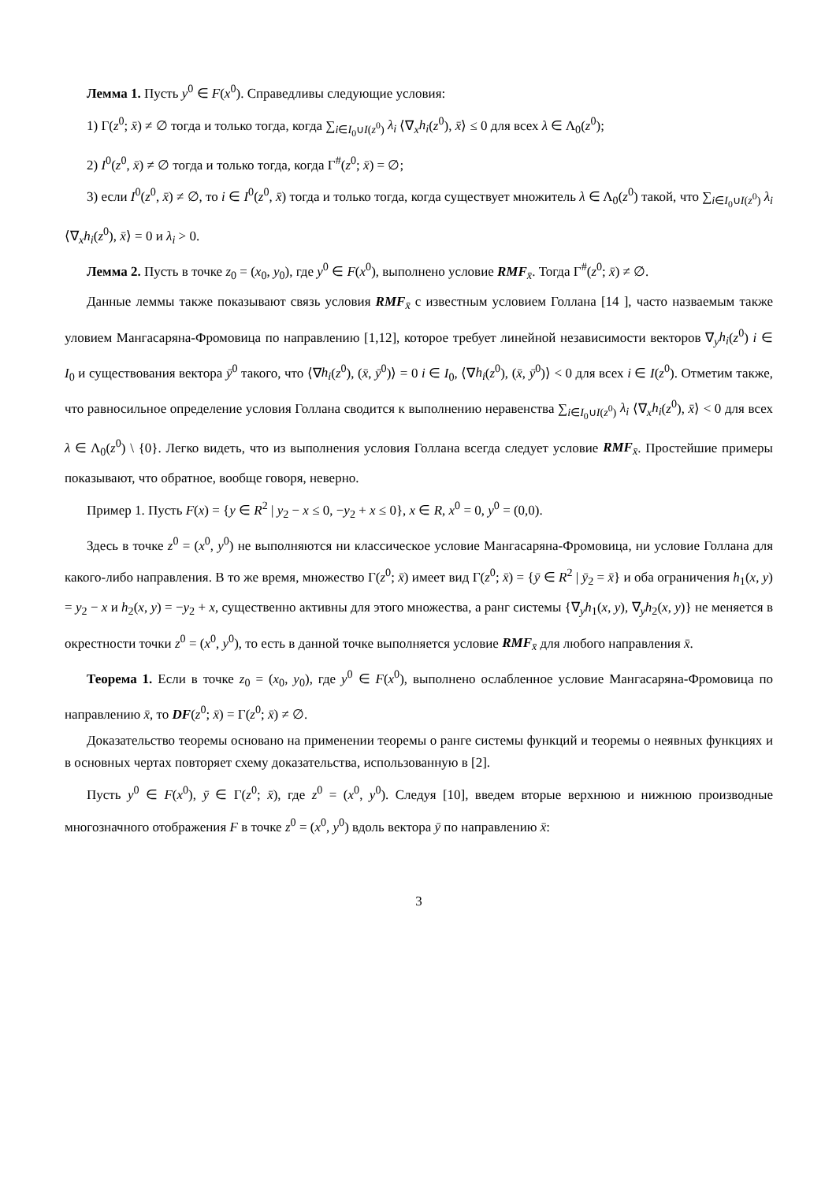Лемма 1. Пусть y<sup>0</sup> ∈ F(x<sup>0</sup>). Справедливы следующие условия:
1) Γ(z<sup>0</sup>; x̄) ≠ ∅ тогда и только тогда, когда ∑<sub>i∈I<sub>0</sub>∪I(z<sup>0</sup>)</sub> λ<sub>i</sub> ⟨∇<sub>x</sub>h<sub>i</sub>(z<sup>0</sup>), x̄⟩ ≤ 0 для всех λ ∈ Λ<sub>0</sub>(z<sup>0</sup>);
2) I<sup>0</sup>(z<sup>0</sup>, x̄) ≠ ∅ тогда и только тогда, когда Γ<sup>#</sup>(z<sup>0</sup>; x̄) = ∅;
3) если I<sup>0</sup>(z<sup>0</sup>, x̄) ≠ ∅, то i ∈ I<sup>0</sup>(z<sup>0</sup>, x̄) тогда и только тогда, когда существует множитель λ ∈ Λ<sub>0</sub>(z<sup>0</sup>) такой, что ∑<sub>i∈I<sub>0</sub>∪I(z<sup>0</sup>)</sub> λ<sub>i</sub> ⟨∇<sub>x</sub>h<sub>i</sub>(z<sup>0</sup>), x̄⟩ = 0 и λ<sub>i</sub> > 0.
Лемма 2. Пусть в точке z<sub>0</sub> = (x<sub>0</sub>, y<sub>0</sub>), где y<sup>0</sup> ∈ F(x<sup>0</sup>), выполнено условие RMF<sub>x̄</sub>. Тогда Γ<sup>#</sup>(z<sup>0</sup>; x̄) ≠ ∅.
Данные леммы также показывают связь условия RMF<sub>x̄</sub> с известным условием Голлана [14 ], часто назваемым также уловием Мангасаряна-Фромовица по направлению [1,12], которое требует линейной независимости векторов ∇<sub>y</sub>h<sub>i</sub>(z<sup>0</sup>) i ∈ I<sub>0</sub> и существования вектора ȳ<sup>0</sup> такого, что ⟨∇h<sub>i</sub>(z<sup>0</sup>), (x̄, ȳ<sup>0</sup>)⟩ = 0 i ∈ I<sub>0</sub>, ⟨∇h<sub>i</sub>(z<sup>0</sup>), (x̄, ȳ<sup>0</sup>)⟩ < 0 для всех i ∈ I(z<sup>0</sup>). Отметим также, что равносильное определение условия Голлана сводится к выполнению неравенства ∑<sub>i∈I<sub>0</sub>∪I(z<sup>0</sup>)</sub> λ<sub>i</sub> ⟨∇<sub>x</sub>h<sub>i</sub>(z<sup>0</sup>), x̄⟩ < 0 для всех λ ∈ Λ<sub>0</sub>(z<sup>0</sup>) \ {0}. Легко видеть, что из выполнения условия Голлана всегда следует условие RMF<sub>x̄</sub>. Простейшие примеры показывают, что обратное, вообще говоря, неверно.
Пример 1. Пусть F(x) = {y ∈ R<sup>2</sup> | y<sub>2</sub> − x ≤ 0, −y<sub>2</sub> + x ≤ 0}, x ∈ R, x<sup>0</sup> = 0, y<sup>0</sup> = (0,0).
Здесь в точке z<sup>0</sup> = (x<sup>0</sup>, y<sup>0</sup>) не выполняются ни классическое условие Мангасаряна-Фромовица, ни условие Голлана для какого-либо направления. В то же время, множество Γ(z<sup>0</sup>; x̄) имеет вид Γ(z<sup>0</sup>; x̄) = {ȳ ∈ R<sup>2</sup> | ȳ<sub>2</sub> = x̄} и оба ограничения h<sub>1</sub>(x, y) = y<sub>2</sub> − x и h<sub>2</sub>(x, y) = −y<sub>2</sub> + x, существенно активны для этого множества, а ранг системы {∇<sub>y</sub>h<sub>1</sub>(x, y), ∇<sub>y</sub>h<sub>2</sub>(x, y)} не меняется в окрестности точки z<sup>0</sup> = (x<sup>0</sup>, y<sup>0</sup>), то есть в данной точке выполняется условие RMF<sub>x̄</sub> для любого направления x̄.
Теорема 1. Если в точке z<sub>0</sub> = (x<sub>0</sub>, y<sub>0</sub>), где y<sup>0</sup> ∈ F(x<sup>0</sup>), выполнено ослабленное условие Мангасаряна-Фромовица по направлению x̄, то DF(z<sup>0</sup>; x̄) = Γ(z<sup>0</sup>; x̄) ≠ ∅.
Доказательство теоремы основано на применении теоремы о ранге системы функций и теоремы о неявных функциях и в основных чертах повторяет схему доказательства, использованную в [2].
Пусть y<sup>0</sup> ∈ F(x<sup>0</sup>), ȳ ∈ Γ(z<sup>0</sup>; x̄), где z<sup>0</sup> = (x<sup>0</sup>, y<sup>0</sup>). Следуя [10], введем вторые верхнюю и нижнюю производные многозначного отображения F в точке z<sup>0</sup> = (x<sup>0</sup>, y<sup>0</sup>) вдоль вектора ȳ по направлению x̄:
3